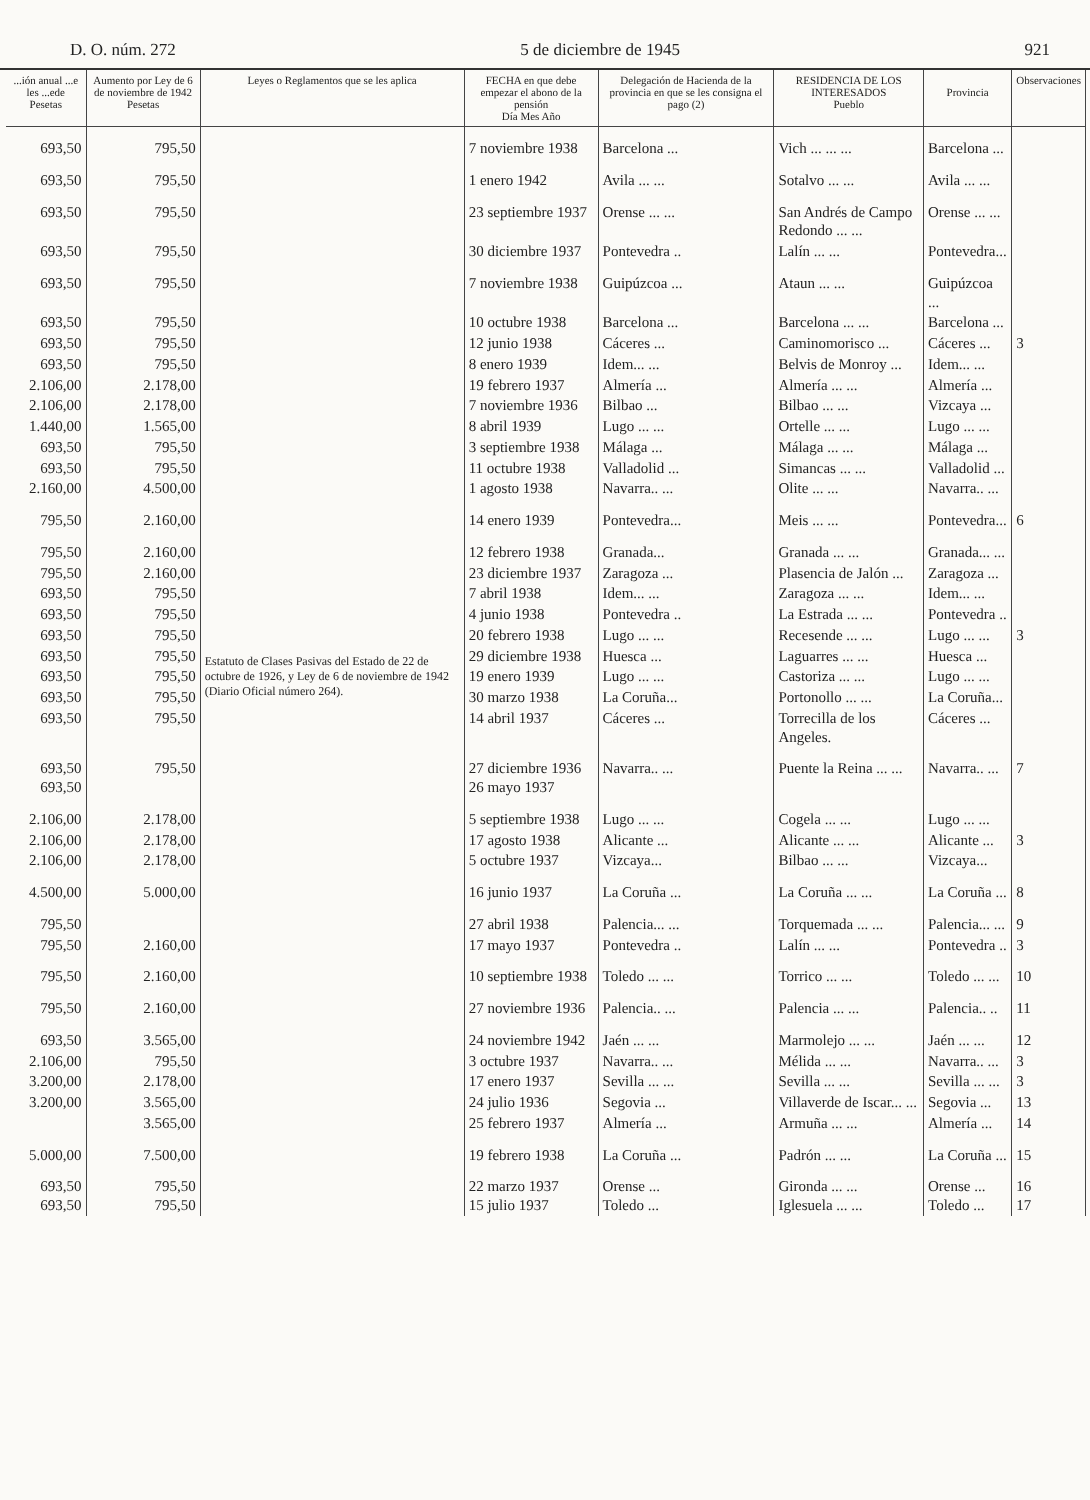D. O. núm. 272 5 de diciembre de 1945 921
| ...ión anual ...e les ...ede Pesetas | Aumento por Ley de 6 de noviembre de 1942 Pesetas | Leyes o Reglamentos que se les aplica | FECHA en que debe empezar el abono de la pensión Día Mes Año | Delegación de Hacienda de la provincia en que se les consigna el pago (2) | RESIDENCIA DE LOS INTERESADOS Pueblo | Provincia | Observaciones |
| --- | --- | --- | --- | --- | --- | --- | --- |
| 693,50 | 795,50 | Estatuto de Clases Pasivas del Estado de 22 de octubre de 1926, y Ley de 6 de noviembre de 1942 (Diario Oficial número 264). | 7 noviembre 1938 | Barcelona ... | Vich ... ... ... | Barcelona ... | |
| 693,50 | 795,50 | | 1 enero 1942 | Avila ... ... | Sotalvo ... ... | Avila ... ... | |
| 693,50 | 795,50 | | 23 septiembre 1937 | Orense ... ... | San Andrés de Campo Redondo ... ... | Orense ... ... | |
| 693,50 | 795,50 | | 30 diciembre 1937 | Pontevedra .. | Lalín ... ... | Pontevedra... | |
| 693,50 | 795,50 | | 7 noviembre 1938 | Guipúzcoa ... | Ataun ... ... | Guipúzcoa ... | |
| 693,50 | 795,50 | | 10 octubre 1938 | Barcelona ... | Barcelona ... ... | Barcelona ... | |
| 693,50 | 795,50 | | 12 junio 1938 | Cáceres ... | Caminomorisco ... | Cáceres ... | 3 |
| 693,50 | 795,50 | | 8 enero 1939 | Idem... ... | Belvis de Monroy ... | Idem... ... | |
| 2.106,00 | 2.178,00 | | 19 febrero 1937 | Almería ... | Almería ... ... | Almería ... | |
| 2.106,00 | 2.178,00 | | 7 noviembre 1936 | Bilbao ... | Bilbao ... ... | Vizcaya ... | |
| 1.440,00 | 1.565,00 | | 8 abril 1939 | Lugo ... ... | Ortelle ... ... | Lugo ... ... | |
| 693,50 | 795,50 | | 3 septiembre 1938 | Málaga ... | Málaga ... ... | Málaga ... | |
| 693,50 | 795,50 | | 11 octubre 1938 | Valladolid ... | Simancas ... ... | Valladolid ... | |
| 2.160,00 | 4.500,00 | | 1 agosto 1938 | Navarra.. ... | Olite ... ... | Navarra.. ... | |
| 795,50 | 2.160,00 | | 14 enero 1939 | Pontevedra... | Meis ... ... | Pontevedra... | 6 |
| 795,50 | 2.160,00 | | 12 febrero 1938 | Granada... | Granada ... ... | Granada... ... | |
| 795,50 | 2.160,00 | | 23 diciembre 1937 | Zaragoza ... | Plasencia de Jalón ... | Zaragoza ... | |
| 693,50 | 795,50 | | 7 abril 1938 | Idem... ... | Zaragoza ... ... | Idem... ... | |
| 693,50 | 795,50 | | 4 junio 1938 | Pontevedra .. | La Estrada ... ... | Pontevedra .. | |
| 693,50 | 795,50 | | 20 febrero 1938 | Lugo ... ... | Recesende ... ... | Lugo ... ... | 3 |
| 693,50 | 795,50 | | 29 diciembre 1938 | Huesca ... | Laguarres ... ... | Huesca ... | |
| 693,50 | 795,50 | | 19 enero 1939 | Lugo ... ... | Castoriza ... ... | Lugo ... ... | |
| 693,50 | 795,50 | | 30 marzo 1938 | La Coruña... | Portonollo ... ... | La Coruña... | |
| 693,50 | 795,50 | | 14 abril 1937 | Cáceres ... | Torrecilla de los Angeles. | Cáceres ... | |
| 693,50 693,50 | 795,50 | | 27 diciembre 1936 26 mayo 1937 | Navarra.. ... | Puente la Reina ... ... | Navarra.. ... | 7 |
| 2.106,00 | 2.178,00 | | 5 septiembre 1938 | Lugo ... ... | Cogela ... ... | Lugo ... ... | |
| 2.106,00 | 2.178,00 | | 17 agosto 1938 | Alicante ... | Alicante ... ... | Alicante ... | 3 |
| 2.106,00 | 2.178,00 | | 5 octubre 1937 | Vizcaya... | Bilbao ... ... | Vizcaya... | |
| 4.500,00 | 5.000,00 | | 16 junio 1937 | La Coruña ... | La Coruña ... ... | La Coruña ... | 8 |
| 795,50 | | | 27 abril 1938 | Palencia... ... | Torquemada ... ... | Palencia... ... | 9 |
| 795,50 | 2.160,00 | | 17 mayo 1937 | Pontevedra .. | Lalín ... ... | Pontevedra .. | 3 |
| 795,50 | 2.160,00 | | 10 septiembre 1938 | Toledo ... ... | Torrico ... ... | Toledo ... ... | 10 |
| 795,50 | 2.160,00 | | 27 noviembre 1936 | Palencia.. ... | Palencia ... ... | Palencia.. .. | 11 |
| 693,50 | 3.565,00 | | 24 noviembre 1942 | Jaén ... ... | Marmolejo ... ... | Jaén ... ... | 12 |
| 2.106,00 | 795,50 | | 3 octubre 1937 | Navarra.. ... | Mélida ... ... | Navarra.. ... | 3 |
| 3.200,00 | 2.178,00 | | 17 enero 1937 | Sevilla ... ... | Sevilla ... ... | Sevilla ... ... | 3 |
| 3.200,00 | 3.565,00 | | 24 julio 1936 | Segovia ... | Villaverde de Iscar... ... | Segovia ... | 13 |
| | 3.565,00 | | 25 febrero 1937 | Almería ... | Armuña ... ... | Almería ... | 14 |
| 5.000,00 | 7.500,00 | | 19 febrero 1938 | La Coruña ... | Padrón ... ... | La Coruña ... | 15 |
| 693,50 693,50 | 795,50 795,50 | | 22 marzo 1937 15 julio 1937 | Orense ... Toledo ... | Gironda ... ... Iglesuela ... ... | Orense ... Toledo ... | 16 17 |